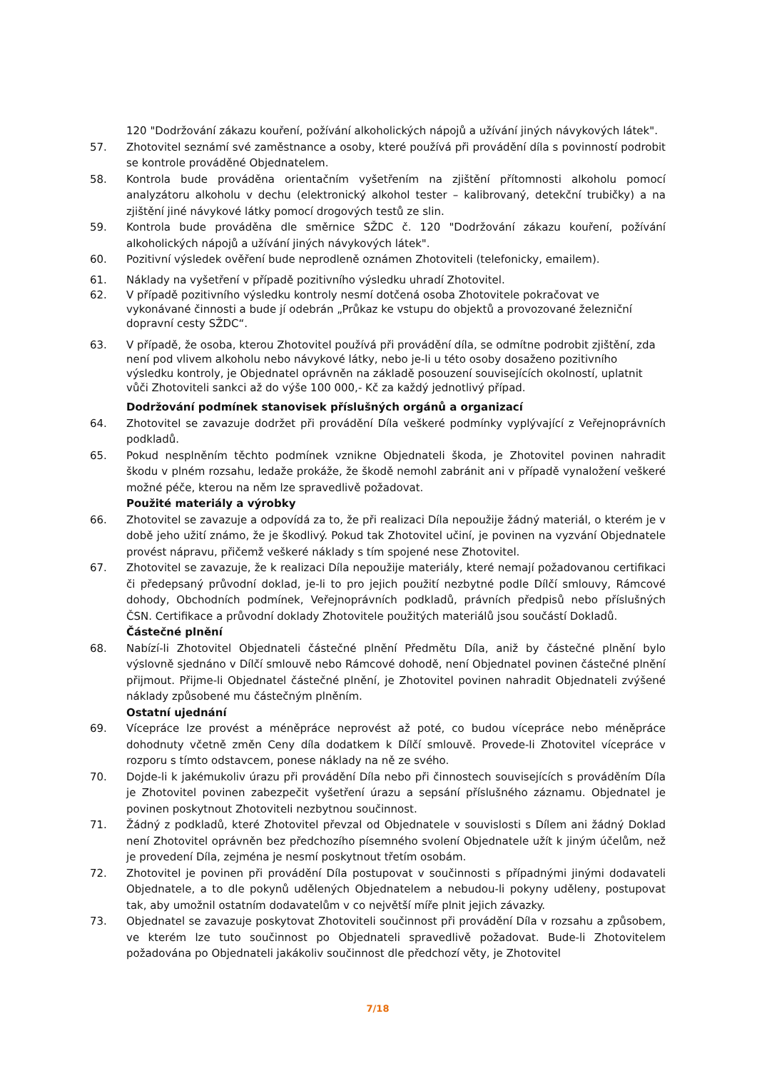120 "Dodržování zákazu kouření, požívání alkoholických nápojů a užívání jiných návykových látek".
57. Zhotovitel seznámí své zaměstnance a osoby, které používá při provádění díla s povinností podrobit se kontrole prováděné Objednatelem.
58. Kontrola bude prováděna orientačním vyšetřením na zjištění přítomnosti alkoholu pomocí analyzátoru alkoholu v dechu (elektronický alkohol tester – kalibrovaný, detekční trubičky) a na zjištění jiné návykové látky pomocí drogových testů ze slin.
59. Kontrola bude prováděna dle směrnice SŽDC č. 120 "Dodržování zákazu kouření, požívání alkoholických nápojů a užívání jiných návykových látek".
60. Pozitivní výsledek ověření bude neprodleně oznámen Zhotoviteli (telefonicky, emailem).
61. Náklady na vyšetření v případě pozitivního výsledku uhradí Zhotovitel.
62. V případě pozitivního výsledku kontroly nesmí dotčená osoba Zhotovitele pokračovat ve vykonávané činnosti a bude jí odebrán „Průkaz ke vstupu do objektů a provozované železniční dopravní cesty SŽDC“.
63. V případě, že osoba, kterou Zhotovitel používá při provádění díla, se odmítne podrobit zjištění, zda není pod vlivem alkoholu nebo návykové látky, nebo je-li u této osoby dosaženo pozitivního výsledku kontroly, je Objednatel oprávněn na základě posouzení souvisejících okolností, uplatnit vůči Zhotoviteli sankci až do výše 100 000,- Kč za každý jednotlivý případ.
Dodržování podmínek stanovisek příslušných orgánů a organizací
64. Zhotovitel se zavazuje dodržet při provádění Díla veškeré podmínky vyplývající z Veřejnoprávních podkladů.
65. Pokud nesplněním těchto podmínek vznikne Objednateli škoda, je Zhotovitel povinen nahradit škodu v plném rozsahu, ledaže prokáže, že škodě nemohl zabránit ani v případě vynaložení veškeré možné péče, kterou na něm lze spravedlivě požadovat.
Použité materiály a výrobky
66. Zhotovitel se zavazuje a odpovídá za to, že při realizaci Díla nepoužije žádný materiál, o kterém je v době jeho užití známo, že je škodlivý. Pokud tak Zhotovitel učiní, je povinen na vyzvání Objednatele provést nápravu, přičemž veškeré náklady s tím spojené nese Zhotovitel.
67. Zhotovitel se zavazuje, že k realizaci Díla nepoužije materiály, které nemají požadovanou certifikaci či předepsaný průvodní doklad, je-li to pro jejich použití nezbytné podle Dílčí smlouvy, Rámcové dohody, Obchodních podmínek, Veřejnoprávních podkladů, právních předpisů nebo příslušných ČSN. Certifikace a průvodní doklady Zhotovitele použitých materiálů jsou součástí Dokladů.
Částečné plnění
68. Nabízí-li Zhotovitel Objednateli částečné plnění Předmětu Díla, aniž by částečné plnění bylo výslovně sjednáno v Dílčí smlouvě nebo Rámcové dohodě, není Objednatel povinen částečné plnění přijmout. Přijme-li Objednatel částečné plnění, je Zhotovitel povinen nahradit Objednateli zvýšené náklady způsobené mu částečným plněním.
Ostatní ujednání
69. Vícepráce lze provést a méněpráce neprovést až poté, co budou vícepráce nebo méněpráce dohodnuty včetně změn Ceny díla dodatkem k Dílčí smlouvě. Provede-li Zhotovitel vícepráce v rozporu s tímto odstavcem, ponese náklady na ně ze svého.
70. Dojde-li k jakémukoliv úrazu při provádění Díla nebo při činnostech souvisejících s prováděním Díla je Zhotovitel povinen zabezpečit vyšetření úrazu a sepsání příslušného záznamu. Objednatel je povinen poskytnout Zhotoviteli nezbytnou součinnost.
71. Žádný z podkladů, které Zhotovitel převzal od Objednatele v souvislosti s Dílem ani žádný Doklad není Zhotovitel oprávněn bez předchozího písemného svolení Objednatele užít k jiným účelům, než je provedení Díla, zejména je nesmí poskytnout třetím osobám.
72. Zhotovitel je povinen při provádění Díla postupovat v součinnosti s případnými jinými dodavateli Objednatele, a to dle pokynů udělených Objednatelem a nebudou-li pokyny uděleny, postupovat tak, aby umožnil ostatním dodavatelům v co největší míře plnit jejich závazky.
73. Objednatel se zavazuje poskytovat Zhotoviteli součinnost při provádění Díla v rozsahu a způsobem, ve kterém lze tuto součinnost po Objednateli spravedlivě požadovat. Bude-li Zhotovitelem požadována po Objednateli jakákoliv součinnost dle předchozí věty, je Zhotovitel
7/18